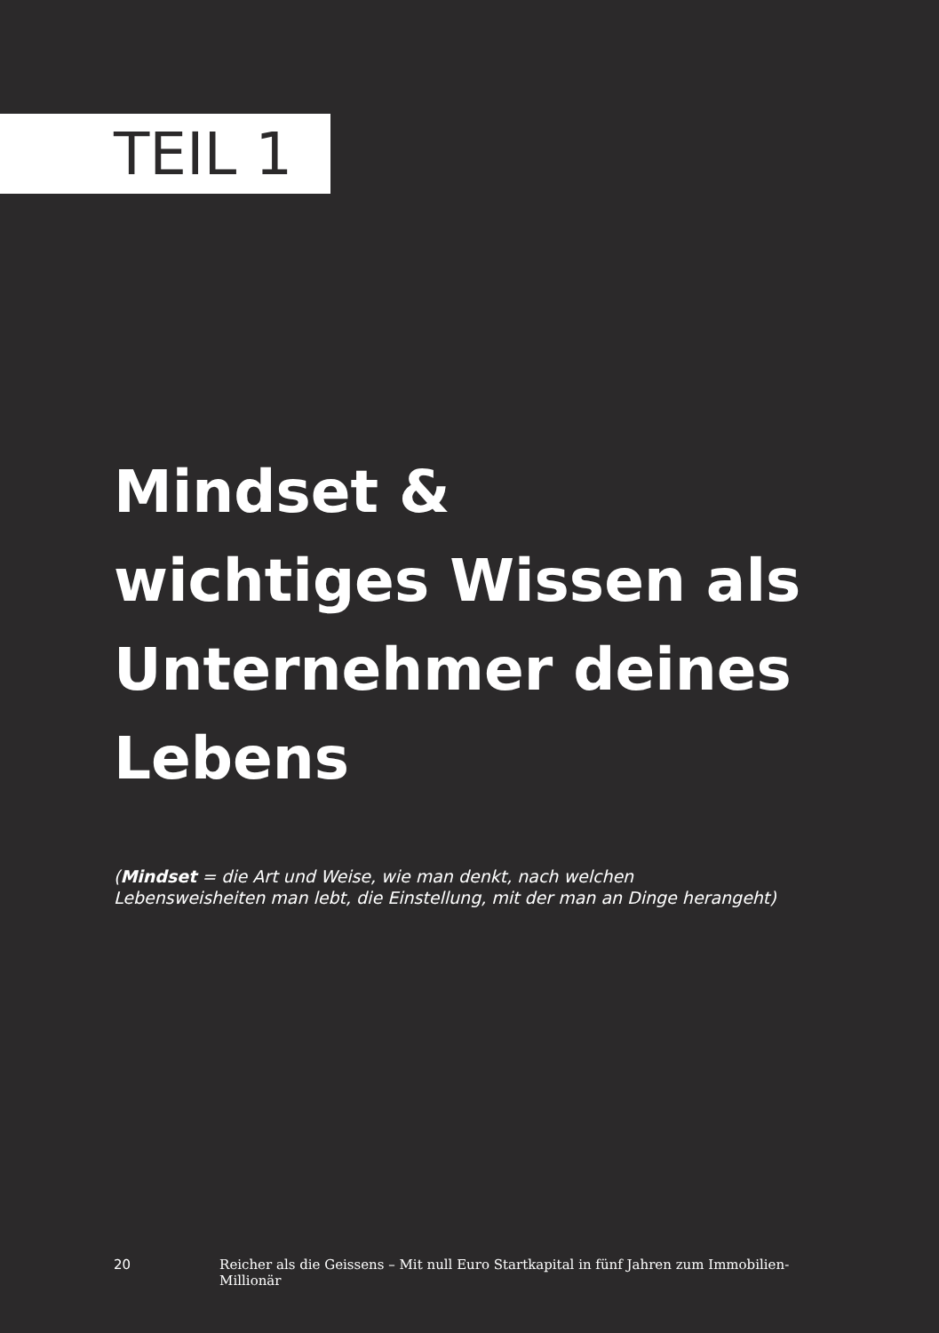TEIL 1
Mindset &
wichtiges Wissen als
Unternehmer deines
Lebens
(Mindset = die Art und Weise, wie man denkt, nach welchen
Lebensweisheiten man lebt, die Einstellung, mit der man an Dinge herangeht)
20 Reicher als die Geissens – Mit null Euro Startkapital in fünf Jahren zum Immobilien-Millionär